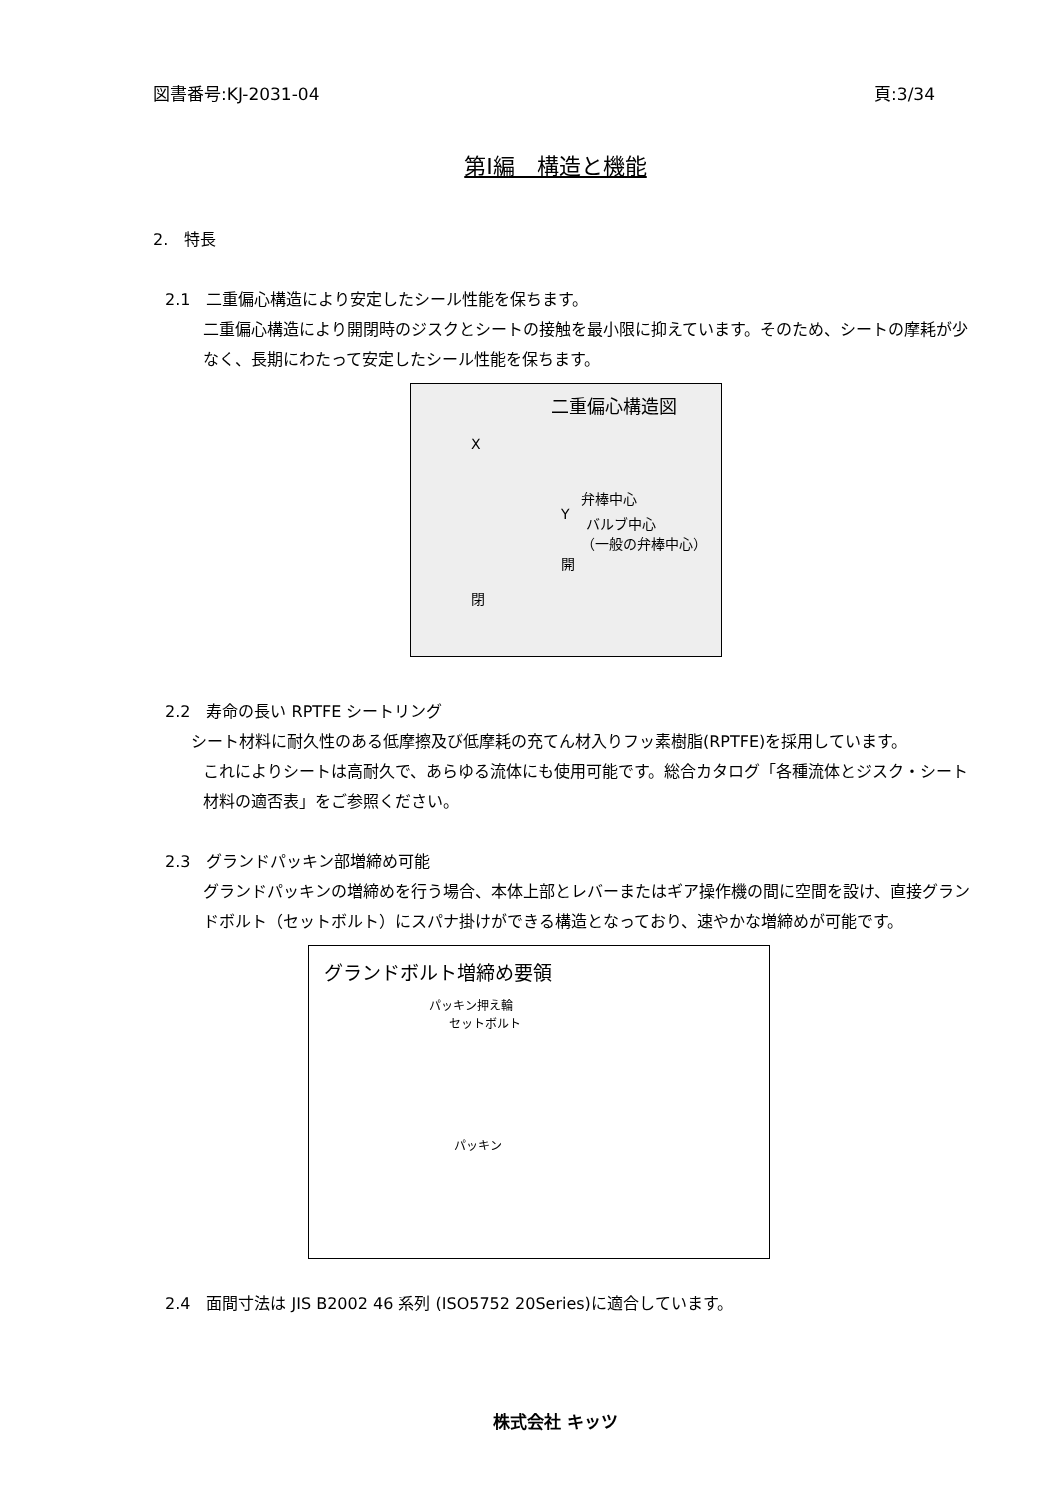図書番号:KJ-2031-04 頁:3/34
第Ⅰ編　構造と機能
2.　特長
2.1　二重偏心構造により安定したシール性能を保ちます。
二重偏心構造により開閉時のジスクとシートの接触を最小限に抑えています。そのため、シートの摩耗が少なく、長期にわたって安定したシール性能を保ちます。
二重偏心構造図
X
弁棒中心
Y
バルブ中心
（一般の弁棒中心）
開
閉
2.2　寿命の長い RPTFE シートリング
シート材料に耐久性のある低摩擦及び低摩耗の充てん材入りフッ素樹脂(RPTFE)を採用しています。
これによりシートは高耐久で、あらゆる流体にも使用可能です。総合カタログ「各種流体とジスク・シート材料の適否表」をご参照ください。
2.3　グランドパッキン部増締め可能
グランドパッキンの増締めを行う場合、本体上部とレバーまたはギア操作機の間に空間を設け、直接グランドボルト（セットボルト）にスパナ掛けができる構造となっており、速やかな増締めが可能です。
グランドボルト増締め要領
パッキン押え輪
セットボルト
パッキン
2.4　面間寸法は JIS B2002 46 系列 (ISO5752 20Series)に適合しています。
株式会社 キッツ